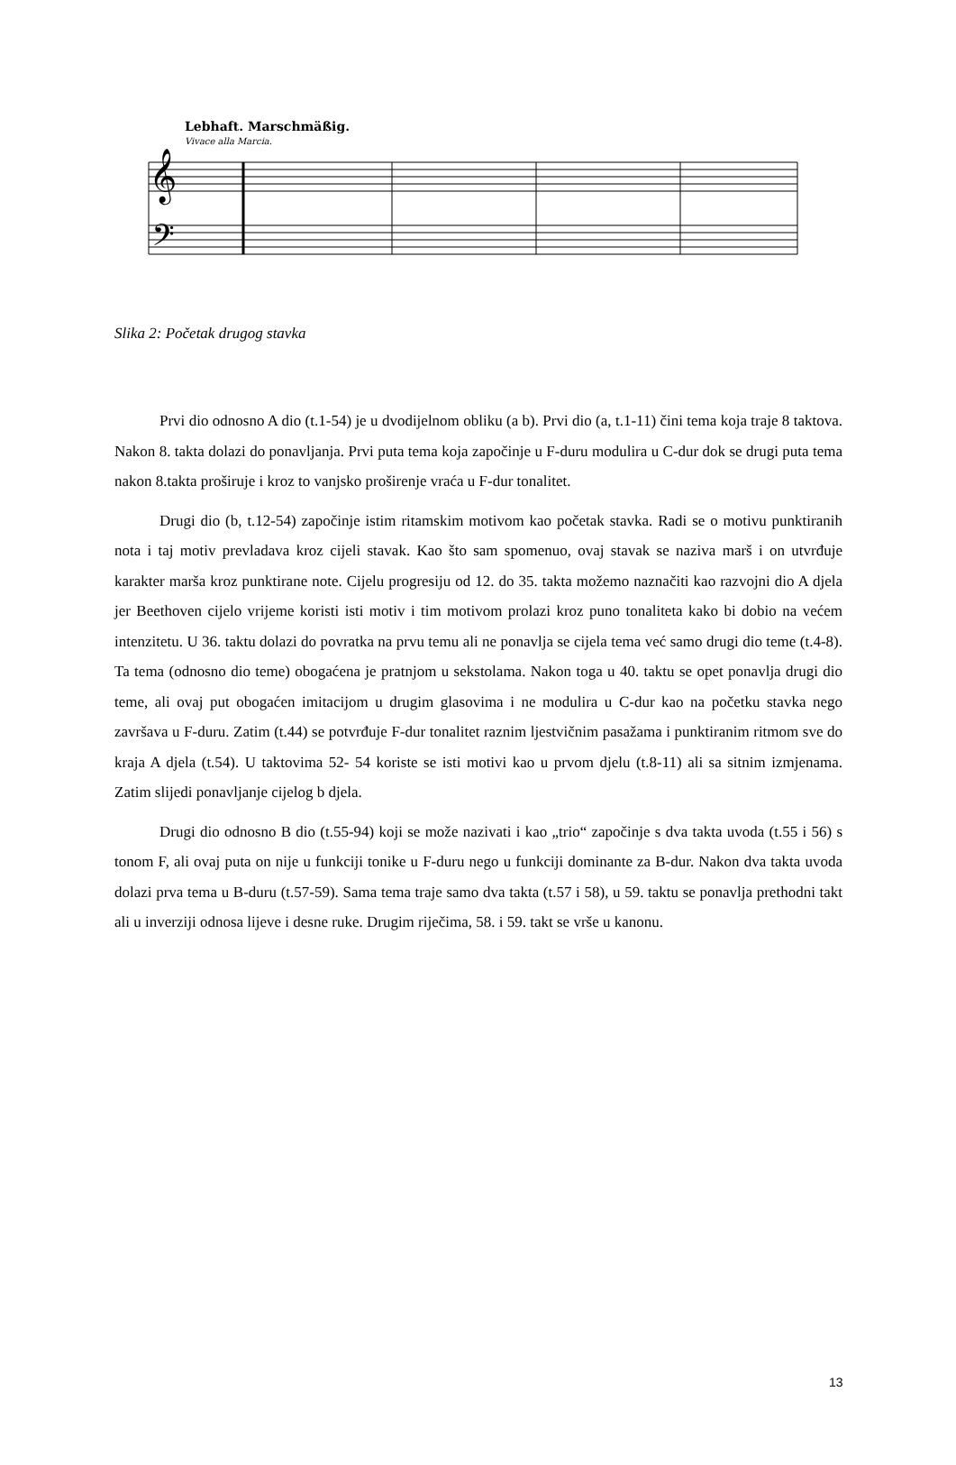Lebhaft. Marschmäßig.
Vivace alla Marcia.
𝄞
𝄢
Slika 2: Početak drugog stavka
Prvi dio odnosno A dio (t.1-54) je u dvodijelnom obliku (a b). Prvi dio (a, t.1-11) čini tema koja traje 8 taktova. Nakon 8. takta dolazi do ponavljanja. Prvi puta tema koja započinje u F-duru modulira u C-dur dok se drugi puta tema nakon 8.takta proširuje i kroz to vanjsko proširenje vraća u F-dur tonalitet.
Drugi dio (b, t.12-54) započinje istim ritamskim motivom kao početak stavka. Radi se o motivu punktiranih nota i taj motiv prevladava kroz cijeli stavak. Kao što sam spomenuo, ovaj stavak se naziva marš i on utvrđuje karakter marša kroz punktirane note. Cijelu progresiju od 12. do 35. takta možemo naznačiti kao razvojni dio A djela jer Beethoven cijelo vrijeme koristi isti motiv i tim motivom prolazi kroz puno tonaliteta kako bi dobio na većem intenzitetu. U 36. taktu dolazi do povratka na prvu temu ali ne ponavlja se cijela tema već samo drugi dio teme (t.4-8). Ta tema (odnosno dio teme) obogaćena je pratnjom u sekstolama. Nakon toga u 40. taktu se opet ponavlja drugi dio teme, ali ovaj put obogaćen imitacijom u drugim glasovima i ne modulira u C-dur kao na početku stavka nego završava u F-duru. Zatim (t.44) se potvrđuje F-dur tonalitet raznim ljestvičnim pasažama i punktiranim ritmom sve do kraja A djela (t.54). U taktovima 52- 54 koriste se isti motivi kao u prvom djelu (t.8-11) ali sa sitnim izmjenama. Zatim slijedi ponavljanje cijelog b djela.
Drugi dio odnosno B dio (t.55-94) koji se može nazivati i kao „trio“ započinje s dva takta uvoda (t.55 i 56) s tonom F, ali ovaj puta on nije u funkciji tonike u F-duru nego u funkciji dominante za B-dur. Nakon dva takta uvoda dolazi prva tema u B-duru (t.57-59). Sama tema traje samo dva takta (t.57 i 58), u 59. taktu se ponavlja prethodni takt ali u inverziji odnosa lijeve i desne ruke. Drugim riječima, 58. i 59. takt se vrše u kanonu.
13